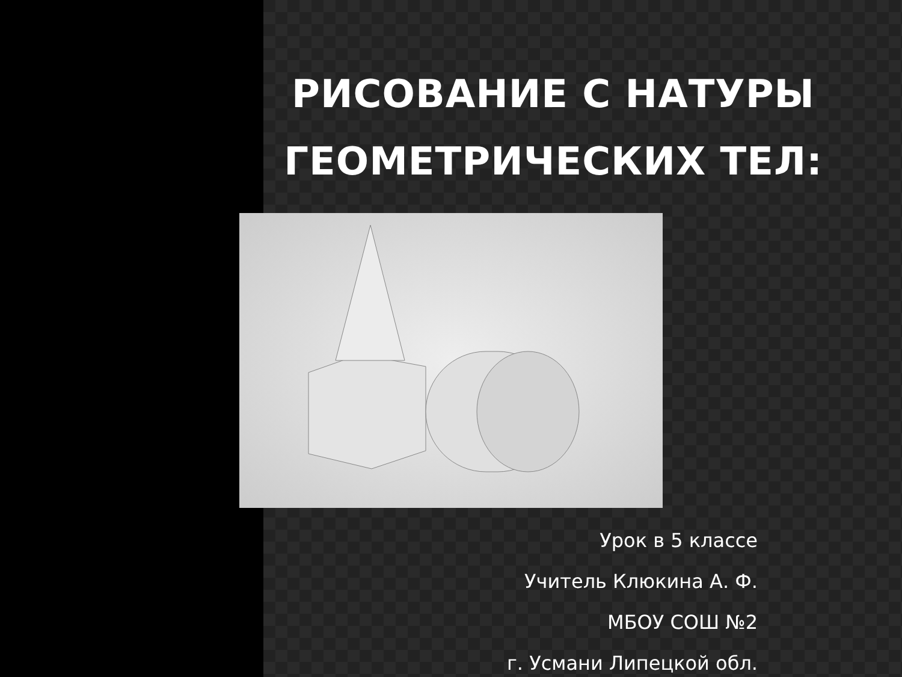РИСОВАНИЕ С НАТУРЫ ГЕОМЕТРИЧЕСКИХ ТЕЛ:
Урок в 5 классе
Учитель Клюкина А. Ф.
МБОУ СОШ №2
г. Усмани Липецкой обл.